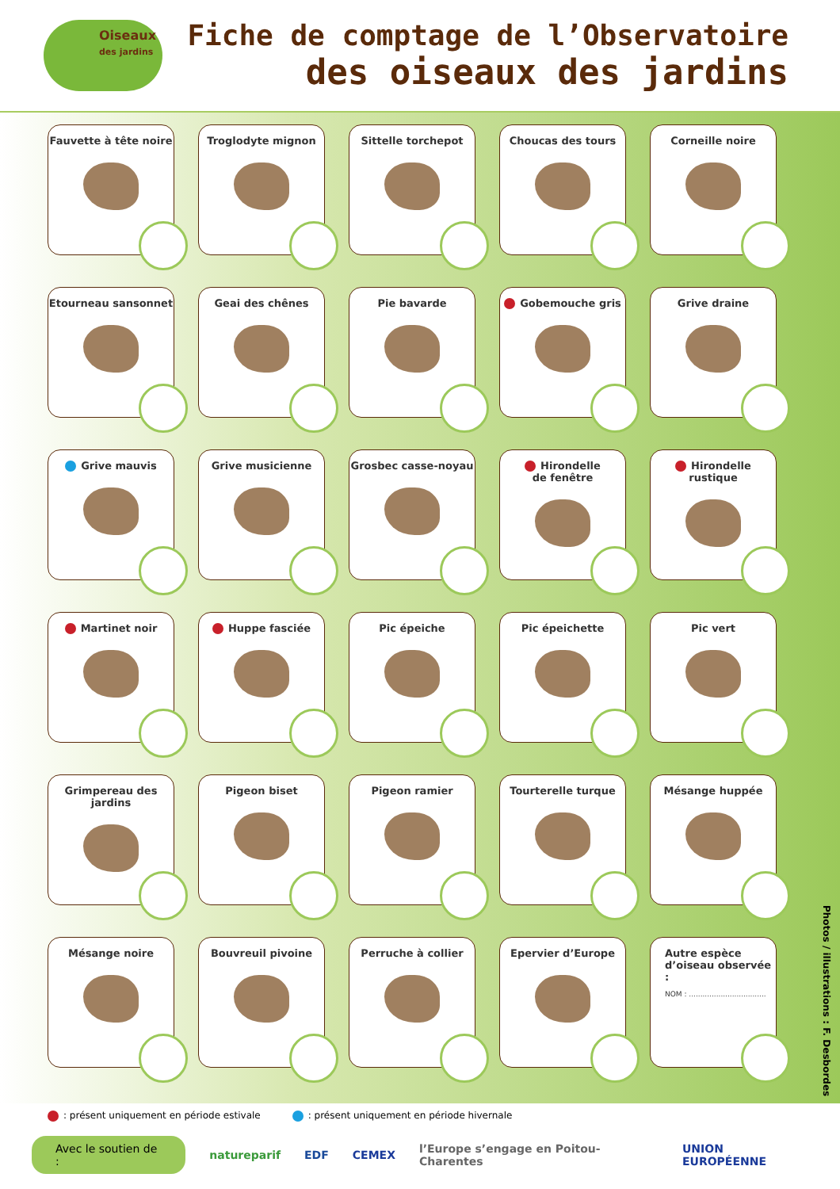Oiseaux
des jardins
Fiche de comptage de l’Observatoire
des oiseaux des jardins
Fauvette à tête noire
Troglodyte mignon
Sittelle torchepot
Choucas des tours
Corneille noire
Etourneau sansonnet
Geai des chênes
Pie bavarde
Gobemouche gris
Grive draine
Grive mauvis
Grive musicienne
Grosbec casse-noyau
Hirondelle
de fenêtre
Hirondelle
rustique
Martinet noir
Huppe fasciée
Pic épeiche
Pic épeichette
Pic vert
Grimpereau des jardins
Pigeon biset
Pigeon ramier
Tourterelle turque
Mésange huppée
Mésange noire
Bouvreuil pivoine
Perruche à collier
Epervier d’Europe
Autre espèce
d’oiseau observée :
NOM : ..................................
Photos / illustrations : F. Desbordes
: présent uniquement en période estivale : présent uniquement en période hivernale
Avec le soutien de : natureparif EDF CEMEX l’Europe s’engage en Poitou-Charentes UNION EUROPÉENNE